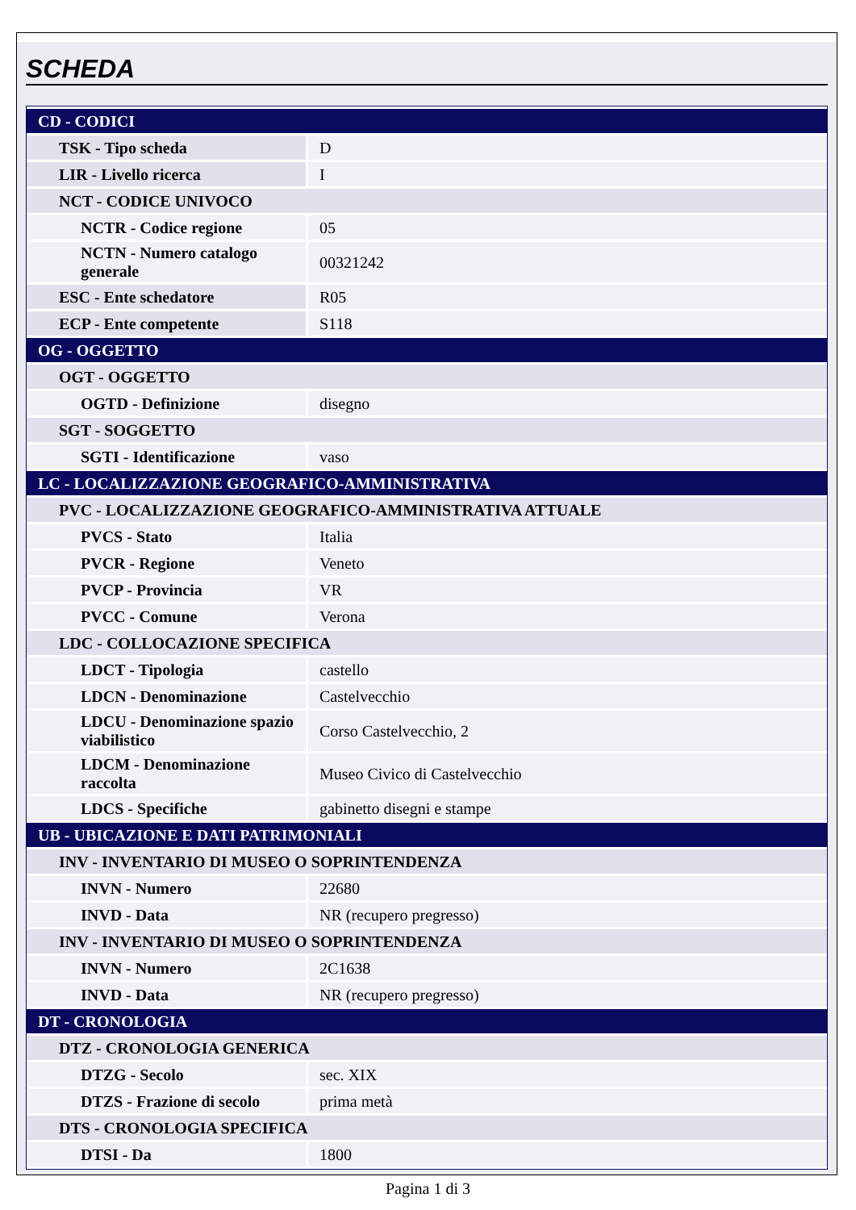SCHEDA
| CD - CODICI | |
| TSK - Tipo scheda | D |
| LIR - Livello ricerca | I |
| NCT - CODICE UNIVOCO | |
| NCTR - Codice regione | 05 |
| NCTN - Numero catalogo generale | 00321242 |
| ESC - Ente schedatore | R05 |
| ECP - Ente competente | S118 |
| OG - OGGETTO | |
| OGT - OGGETTO | |
| OGTD - Definizione | disegno |
| SGT - SOGGETTO | |
| SGTI - Identificazione | vaso |
| LC - LOCALIZZAZIONE GEOGRAFICO-AMMINISTRATIVA | |
| PVC - LOCALIZZAZIONE GEOGRAFICO-AMMINISTRATIVA ATTUALE | |
| PVCS - Stato | Italia |
| PVCR - Regione | Veneto |
| PVCP - Provincia | VR |
| PVCC - Comune | Verona |
| LDC - COLLOCAZIONE SPECIFICA | |
| LDCT - Tipologia | castello |
| LDCN - Denominazione | Castelvecchio |
| LDCU - Denominazione spazio viabilistico | Corso Castelvecchio, 2 |
| LDCM - Denominazione raccolta | Museo Civico di Castelvecchio |
| LDCS - Specifiche | gabinetto disegni e stampe |
| UB - UBICAZIONE E DATI PATRIMONIALI | |
| INV - INVENTARIO DI MUSEO O SOPRINTENDENZA | |
| INVN - Numero | 22680 |
| INVD - Data | NR (recupero pregresso) |
| INV - INVENTARIO DI MUSEO O SOPRINTENDENZA | |
| INVN - Numero | 2C1638 |
| INVD - Data | NR (recupero pregresso) |
| DT - CRONOLOGIA | |
| DTZ - CRONOLOGIA GENERICA | |
| DTZG - Secolo | sec. XIX |
| DTZS - Frazione di secolo | prima metà |
| DTS - CRONOLOGIA SPECIFICA | |
| DTSI - Da | 1800 |
Pagina 1 di 3